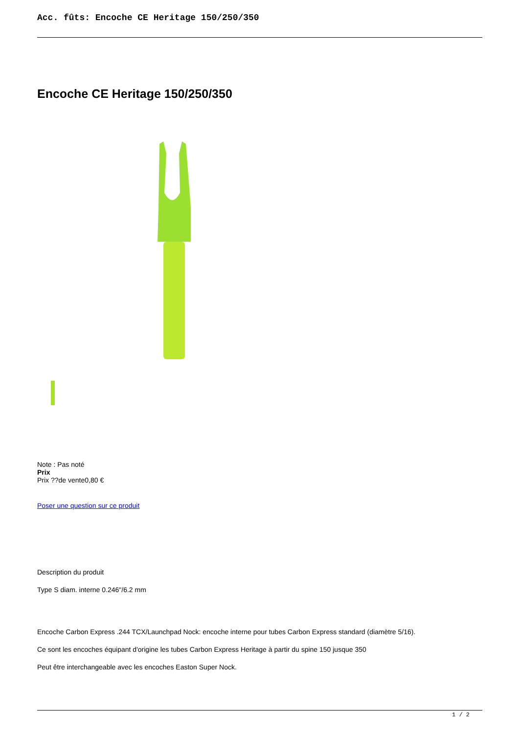Acc. fûts: Encoche CE Heritage 150/250/350
Encoche CE Heritage 150/250/350
Note : Pas noté
Prix
Prix ??de vente0,80 €
Poser une question sur ce produit
Description du produit
Type S diam. interne 0.246"/6.2 mm
Encoche Carbon Express .244 TCX/Launchpad Nock: encoche interne pour tubes Carbon Express standard (diamètre 5/16).
Ce sont les encoches équipant d'origine les tubes Carbon Express Heritage à partir du spine 150 jusque 350
Peut être interchangeable avec les encoches Easton Super Nock.
1 / 2